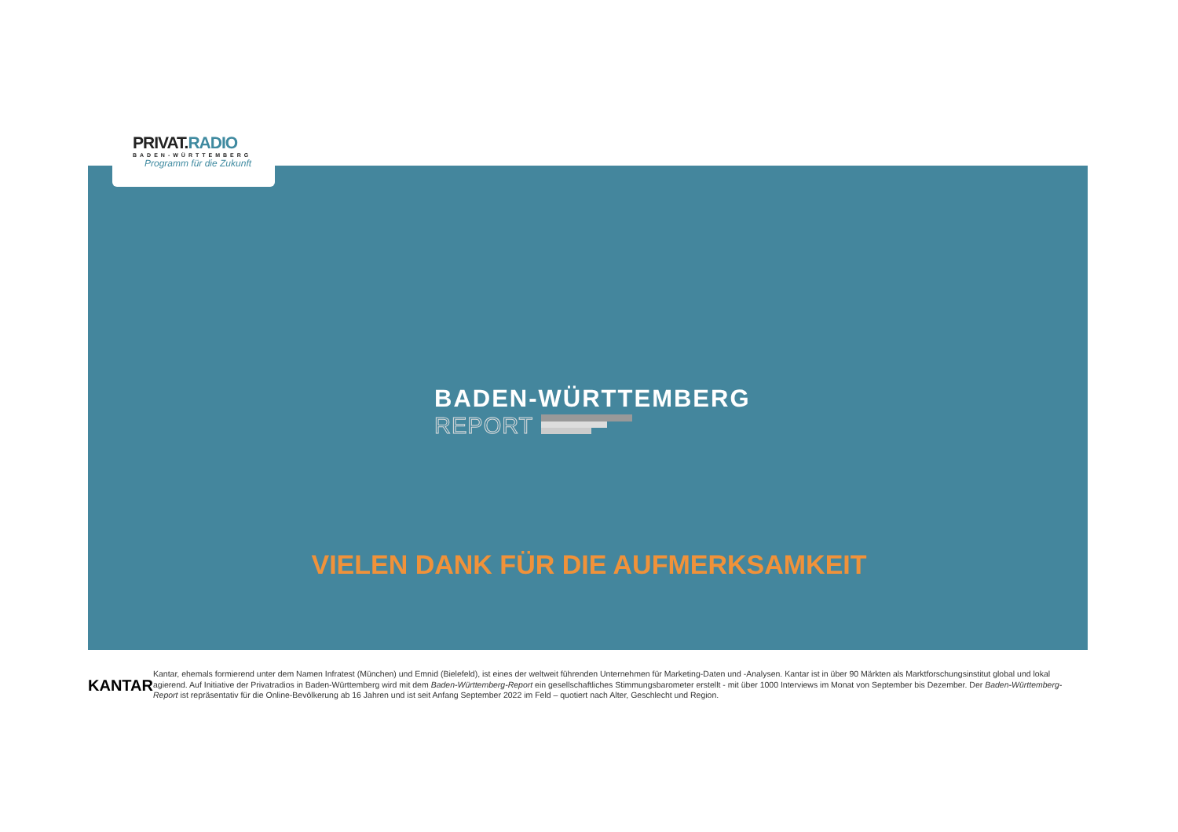PRIVAT.RADIO
BADEN-WÜRTTEMBERG
Programm für die Zukunft
BADEN-WÜRTTEMBERG
REPORT
VIELEN DANK FÜR DIE AUFMERKSAMKEIT
KANTAR
Kantar, ehemals formierend unter dem Namen Infratest (München) und Emnid (Bielefeld), ist eines der weltweit führenden Unternehmen für Marketing-Daten und -Analysen. Kantar ist in über 90 Märkten als Marktforschungsinstitut global und lokal agierend. Auf Initiative der Privatradios in Baden-Württemberg wird mit dem Baden-Württemberg-Report ein gesellschaftliches Stimmungsbarometer erstellt - mit über 1000 Interviews im Monat von September bis Dezember. Der Baden-Württemberg-Report ist repräsentativ für die Online-Bevölkerung ab 16 Jahren und ist seit Anfang September 2022 im Feld – quotiert nach Alter, Geschlecht und Region.